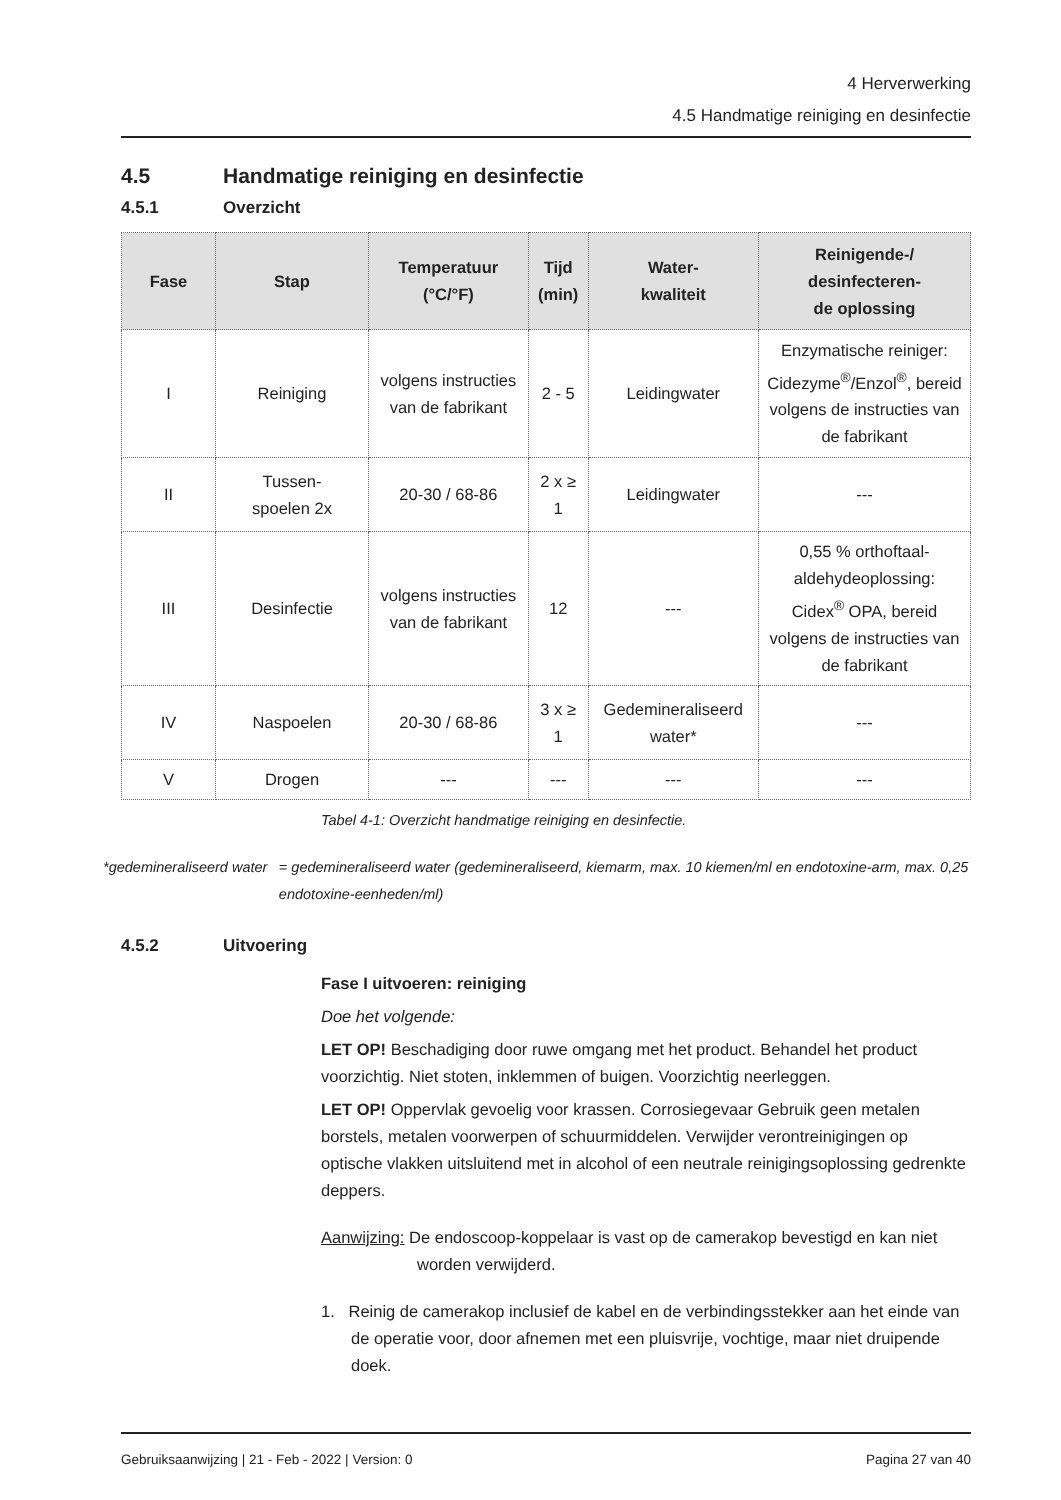4 Herverwerking
4.5 Handmatige reiniging en desinfectie
4.5 Handmatige reiniging en desinfectie
4.5.1 Overzicht
| Fase | Stap | Temperatuur (°C/°F) | Tijd (min) | Water- kwaliteit | Reinigende-/ desinfecteren- de oplossing |
| --- | --- | --- | --- | --- | --- |
| I | Reiniging | volgens instructies van de fabrikant | 2 - 5 | Leidingwater | Enzymatische reiniger: Cidezyme<sup>®</sup>/Enzol<sup>®</sup>, bereid volgens de instructies van de fabrikant |
| II | Tussen- spoelen 2x | 20-30 / 68-86 | 2 x ≥ 1 | Leidingwater | --- |
| III | Desinfectie | volgens instructies van de fabrikant | 12 | --- | 0,55 % orthoftaal-aldehydeoplossing: Cidex<sup>®</sup> OPA, bereid volgens de instructies van de fabrikant |
| IV | Naspoelen | 20-30 / 68-86 | 3 x ≥ 1 | Gedemineraliseerd water* | --- |
| V | Drogen | --- | --- | --- | --- |
Tabel 4-1: Overzicht handmatige reiniging en desinfectie.
*gedemineraliseerd water = gedemineraliseerd water (gedemineraliseerd, kiemarm, max. 10 kiemen/ml en endotoxine-arm, max. 0,25 endotoxine-eenheden/ml)
4.5.2 Uitvoering
Fase I uitvoeren: reiniging
Doe het volgende:
LET OP! Beschadiging door ruwe omgang met het product. Behandel het product voorzichtig. Niet stoten, inklemmen of buigen. Voorzichtig neerleggen.
LET OP! Oppervlak gevoelig voor krassen. Corrosiegevaar Gebruik geen metalen borstels, metalen voorwerpen of schuurmiddelen. Verwijder verontreinigingen op optische vlakken uitsluitend met in alcohol of een neutrale reinigingsoplossing gedrenkte deppers.
Aanwijzing: De endoscoop-koppelaar is vast op de camerakop bevestigd en kan niet worden verwijderd.
1. Reinig de camerakop inclusief de kabel en de verbindingsstekker aan het einde van de operatie voor, door afnemen met een pluisvrije, vochtige, maar niet druipende doek.
Gebruiksaanwijzing | 21 - Feb - 2022 | Version: 0 Pagina 27 van 40